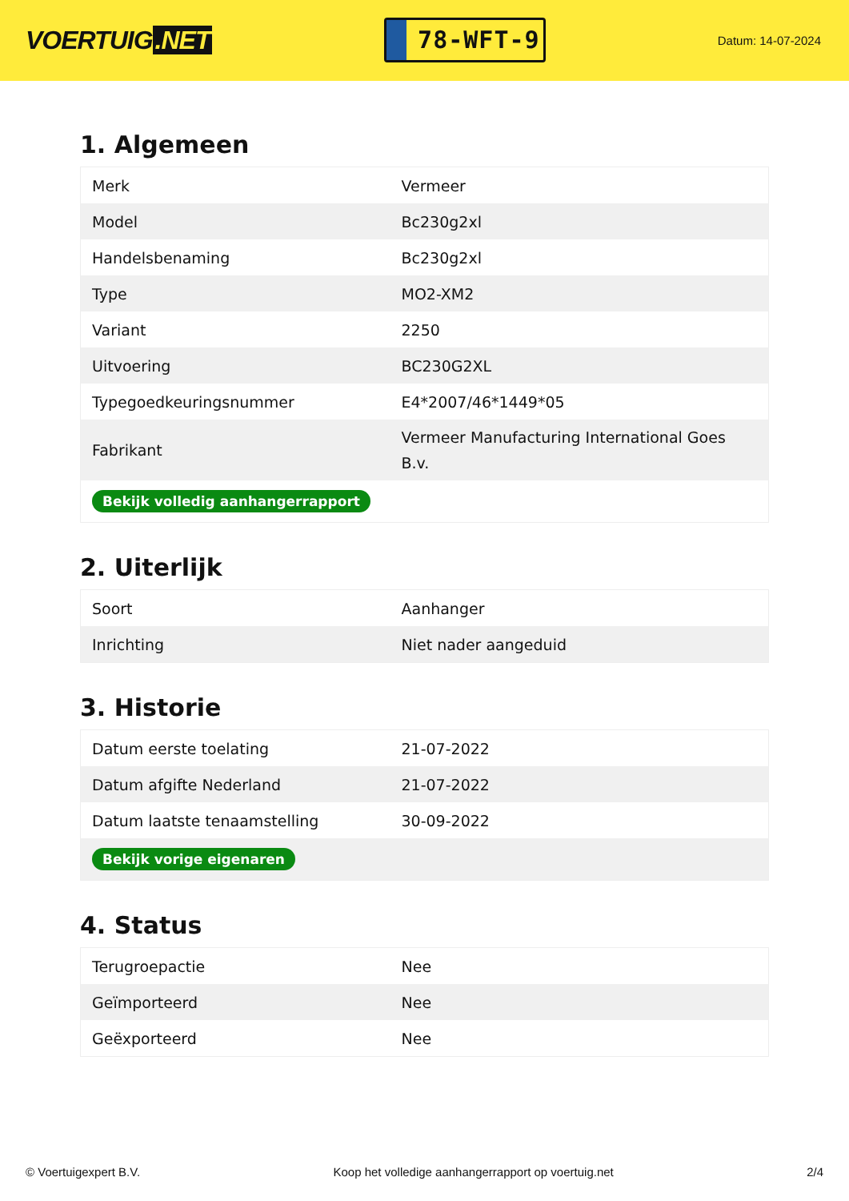VOERTUIG.NET
78-WFT-9
Datum: 14-07-2024
1. Algemeen
| Merk | Vermeer |
| Model | Bc230g2xl |
| Handelsbenaming | Bc230g2xl |
| Type | MO2-XM2 |
| Variant | 2250 |
| Uitvoering | BC230G2XL |
| Typegoedkeuringsnummer | E4*2007/46*1449*05 |
| Fabrikant | Vermeer Manufacturing International Goes B.v. |
| Bekijk volledig aanhangerrapport | |
2. Uiterlijk
| Soort | Aanhanger |
| Inrichting | Niet nader aangeduid |
3. Historie
| Datum eerste toelating | 21-07-2022 |
| Datum afgifte Nederland | 21-07-2022 |
| Datum laatste tenaamstelling | 30-09-2022 |
| Bekijk vorige eigenaren | |
4. Status
| Terugroepactie | Nee |
| Geïmporteerd | Nee |
| Geëxporteerd | Nee |
© Voertuigexpert B.V. Koop het volledige aanhangerrapport op voertuig.net 2/4